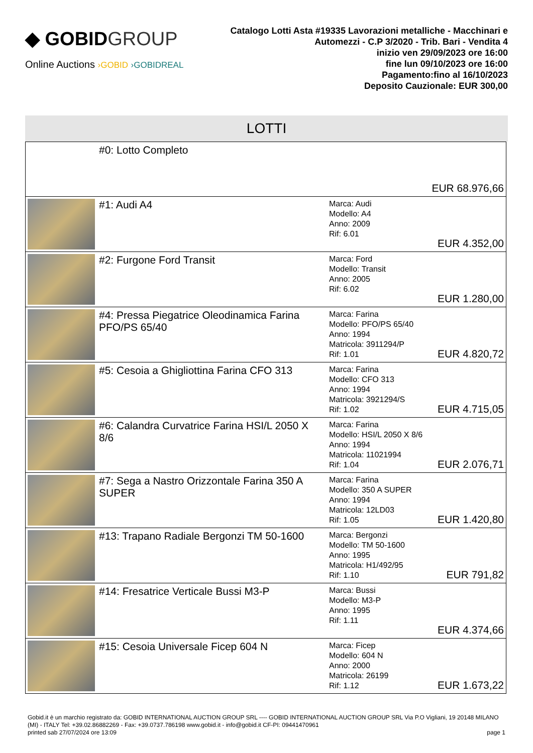◆ GOBIDGROUP
Online Auctions ›GOBID ›GOBIDREAL
Catalogo Lotti Asta #19335 Lavorazioni metalliche - Macchinari e Automezzi - C.P 3/2020 - Trib. Bari - Vendita 4
inizio ven 29/09/2023 ore 16:00
fine lun 09/10/2023 ore 16:00
Pagamento:fino al 16/10/2023
Deposito Cauzionale: EUR 300,00
LOTTI
| | #0: Lotto Completo | | EUR 68.976,66 |
| | #1: Audi A4 | Marca: Audi Modello: A4 Anno: 2009 Rif: 6.01 | EUR 4.352,00 |
| | #2: Furgone Ford Transit | Marca: Ford Modello: Transit Anno: 2005 Rif: 6.02 | EUR 1.280,00 |
| | #4: Pressa Piegatrice Oleodinamica Farina PFO/PS 65/40 | Marca: Farina Modello: PFO/PS 65/40 Anno: 1994 Matricola: 3911294/P Rif: 1.01 | EUR 4.820,72 |
| | #5: Cesoia a Ghigliottina Farina CFO 313 | Marca: Farina Modello: CFO 313 Anno: 1994 Matricola: 3921294/S Rif: 1.02 | EUR 4.715,05 |
| | #6: Calandra Curvatrice Farina HSI/L 2050 X 8/6 | Marca: Farina Modello: HSI/L 2050 X 8/6 Anno: 1994 Matricola: 11021994 Rif: 1.04 | EUR 2.076,71 |
| | #7: Sega a Nastro Orizzontale Farina 350 A SUPER | Marca: Farina Modello: 350 A SUPER Anno: 1994 Matricola: 12LD03 Rif: 1.05 | EUR 1.420,80 |
| | #13: Trapano Radiale Bergonzi TM 50-1600 | Marca: Bergonzi Modello: TM 50-1600 Anno: 1995 Matricola: H1/492/95 Rif: 1.10 | EUR 791,82 |
| | #14: Fresatrice Verticale Bussi M3-P | Marca: Bussi Modello: M3-P Anno: 1995 Rif: 1.11 | EUR 4.374,66 |
| | #15: Cesoia Universale Ficep 604 N | Marca: Ficep Modello: 604 N Anno: 2000 Matricola: 26199 Rif: 1.12 | EUR 1.673,22 |
Gobid.it è un marchio registrato da: GOBID INTERNATIONAL AUCTION GROUP SRL ---- GOBID INTERNATIONAL AUCTION GROUP SRL Via P.O Vigliani, 19 20148 MILANO (MI) - ITALY Tel: +39.02.86882269 - Fax: +39.0737.786198 www.gobid.it - info@gobid.it CF-PI: 09441470961
printed sab 27/07/2024 ore 13:09 page 1